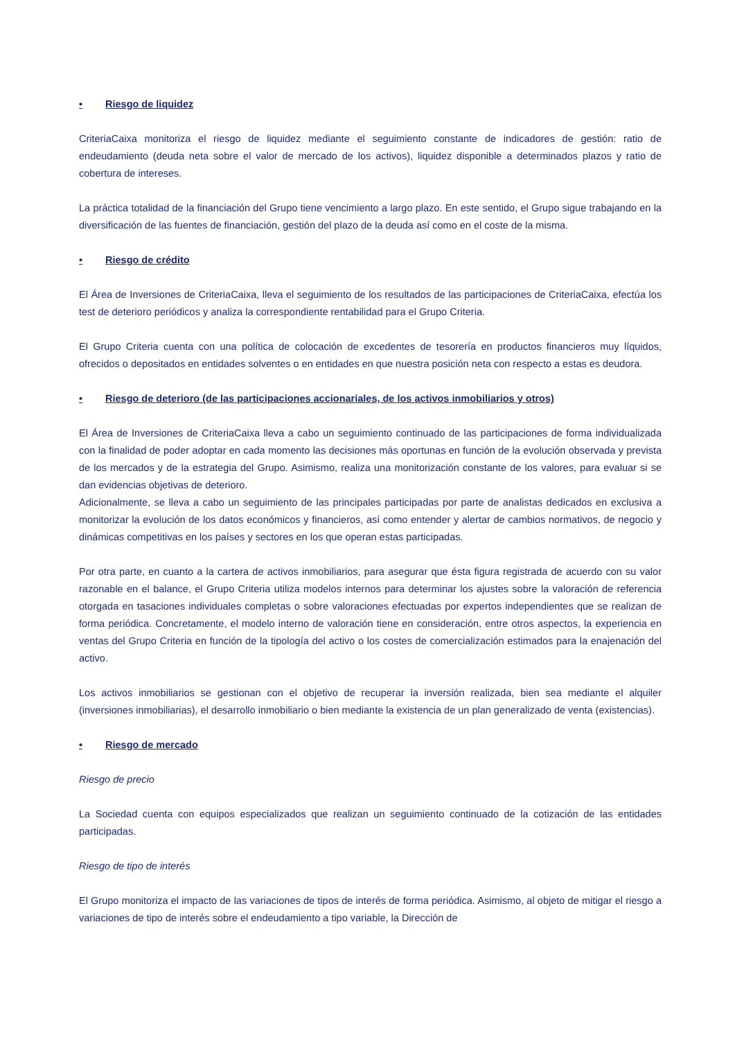• Riesgo de liquidez
CriteriaCaixa monitoriza el riesgo de liquidez mediante el seguimiento constante de indicadores de gestión: ratio de endeudamiento (deuda neta sobre el valor de mercado de los activos), liquidez disponible a determinados plazos y ratio de cobertura de intereses.
La práctica totalidad de la financiación del Grupo tiene vencimiento a largo plazo. En este sentido, el Grupo sigue trabajando en la diversificación de las fuentes de financiación, gestión del plazo de la deuda así como en el coste de la misma.
• Riesgo de crédito
El Área de Inversiones de CriteriaCaixa, lleva el seguimiento de los resultados de las participaciones de CriteriaCaixa, efectúa los test de deterioro periódicos y analiza la correspondiente rentabilidad para el Grupo Criteria.
El Grupo Criteria cuenta con una política de colocación de excedentes de tesorería en productos financieros muy líquidos, ofrecidos o depositados en entidades solventes o en entidades en que nuestra posición neta con respecto a estas es deudora.
• Riesgo de deterioro (de las participaciones accionariales, de los activos inmobiliarios y otros)
El Área de Inversiones de CriteriaCaixa lleva a cabo un seguimiento continuado de las participaciones de forma individualizada con la finalidad de poder adoptar en cada momento las decisiones más oportunas en función de la evolución observada y prevista de los mercados y de la estrategia del Grupo. Asimismo, realiza una monitorización constante de los valores, para evaluar si se dan evidencias objetivas de deterioro.
Adicionalmente, se lleva a cabo un seguimiento de las principales participadas por parte de analistas dedicados en exclusiva a monitorizar la evolución de los datos económicos y financieros, así como entender y alertar de cambios normativos, de negocio y dinámicas competitivas en los países y sectores en los que operan estas participadas.
Por otra parte, en cuanto a la cartera de activos inmobiliarios, para asegurar que ésta figura registrada de acuerdo con su valor razonable en el balance, el Grupo Criteria utiliza modelos internos para determinar los ajustes sobre la valoración de referencia otorgada en tasaciones individuales completas o sobre valoraciones efectuadas por expertos independientes que se realizan de forma periódica. Concretamente, el modelo interno de valoración tiene en consideración, entre otros aspectos, la experiencia en ventas del Grupo Criteria en función de la tipología del activo o los costes de comercialización estimados para la enajenación del activo.
Los activos inmobiliarios se gestionan con el objetivo de recuperar la inversión realizada, bien sea mediante el alquiler (inversiones inmobiliarias), el desarrollo inmobiliario o bien mediante la existencia de un plan generalizado de venta (existencias).
• Riesgo de mercado
Riesgo de precio
La Sociedad cuenta con equipos especializados que realizan un seguimiento continuado de la cotización de las entidades participadas.
Riesgo de tipo de interés
El Grupo monitoriza el impacto de las variaciones de tipos de interés de forma periódica. Asimismo, al objeto de mitigar el riesgo a variaciones de tipo de interés sobre el endeudamiento a tipo variable, la Dirección de